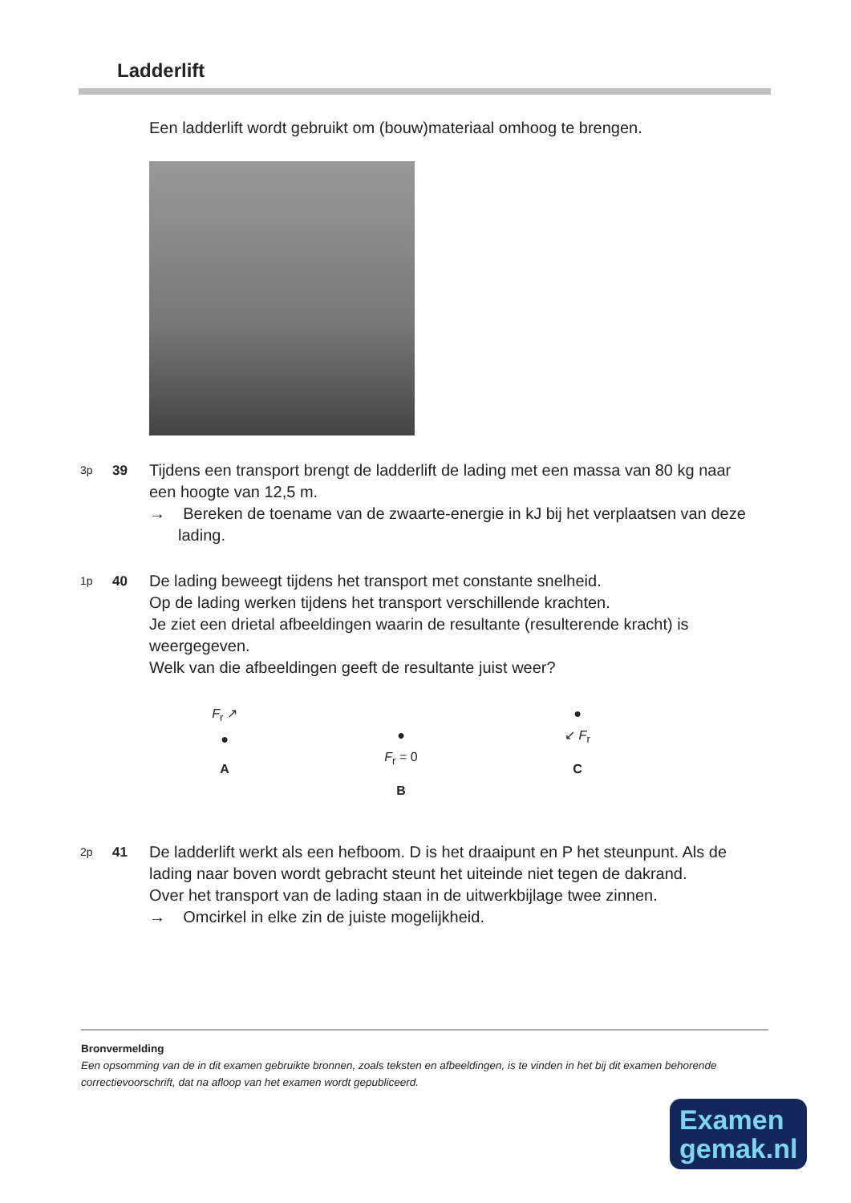Ladderlift
Een ladderlift wordt gebruikt om (bouw)materiaal omhoog te brengen.
3p
39
Tijdens een transport brengt de ladderlift de lading met een massa van 80 kg naar een hoogte van 12,5 m.
→ Bereken de toename van de zwaarte-energie in kJ bij het verplaatsen van deze lading.
1p
40
De lading beweegt tijdens het transport met constante snelheid.
Op de lading werken tijdens het transport verschillende krachten.
Je ziet een drietal afbeeldingen waarin de resultante (resulterende kracht) is weergegeven.
Welk van die afbeeldingen geeft de resultante juist weer?
F<sub>r</sub> ↗
●
A
●
F<sub>r</sub> = 0
B
●
↙ F<sub>r</sub>
C
2p
41
De ladderlift werkt als een hefboom. D is het draaipunt en P het steunpunt. Als de lading naar boven wordt gebracht steunt het uiteinde niet tegen de dakrand.
Over het transport van de lading staan in de uitwerkbijlage twee zinnen.
→ Omcirkel in elke zin de juiste mogelijkheid.
Bronvermelding
Een opsomming van de in dit examen gebruikte bronnen, zoals teksten en afbeeldingen, is te vinden in het bij dit examen behorende correctievoorschrift, dat na afloop van het examen wordt gepubliceerd.
Examen
gemak.nl